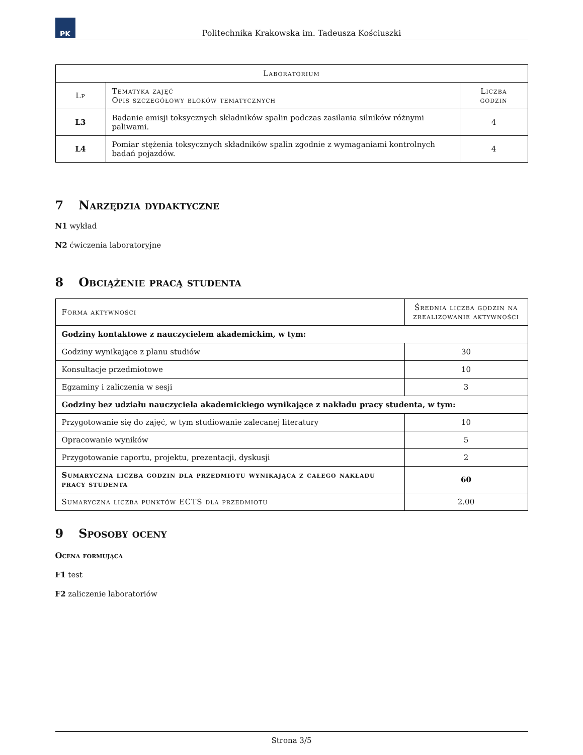PK
Politechnika Krakowska im. Tadeusza Kościuszki
| Laboratorium | | |
| --- | --- | --- |
| Lp | Tematyka zajęć Opis szczegółowy bloków tematycznych | Liczba godzin |
| L3 | Badanie emisji toksycznych składników spalin podczas zasilania silników różnymi paliwami. | 4 |
| L4 | Pomiar stężenia toksycznych składników spalin zgodnie z wymaganiami kontrolnych badań pojazdów. | 4 |
7 Narzędzia dydaktyczne
N1 wykład
N2 ćwiczenia laboratoryjne
8 Obciążenie pracą studenta
| Forma aktywności | Średnia liczba godzin na zrealizowanie aktywności |
| --- | --- |
| Godziny kontaktowe z nauczycielem akademickim, w tym: | |
| Godziny wynikające z planu studiów | 30 |
| Konsultacje przedmiotowe | 10 |
| Egzaminy i zaliczenia w sesji | 3 |
| Godziny bez udziału nauczyciela akademickiego wynikające z nakładu pracy studenta, w tym: | |
| Przygotowanie się do zajęć, w tym studiowanie zalecanej literatury | 10 |
| Opracowanie wyników | 5 |
| Przygotowanie raportu, projektu, prezentacji, dyskusji | 2 |
| Sumaryczna liczba godzin dla przedmiotu wynikająca z całego nakładu pracy studenta | 60 |
| Sumaryczna liczba punktów ECTS dla przedmiotu | 2.00 |
9 Sposoby oceny
Ocena formująca
F1 test
F2 zaliczenie laboratoriów
Strona 3/5